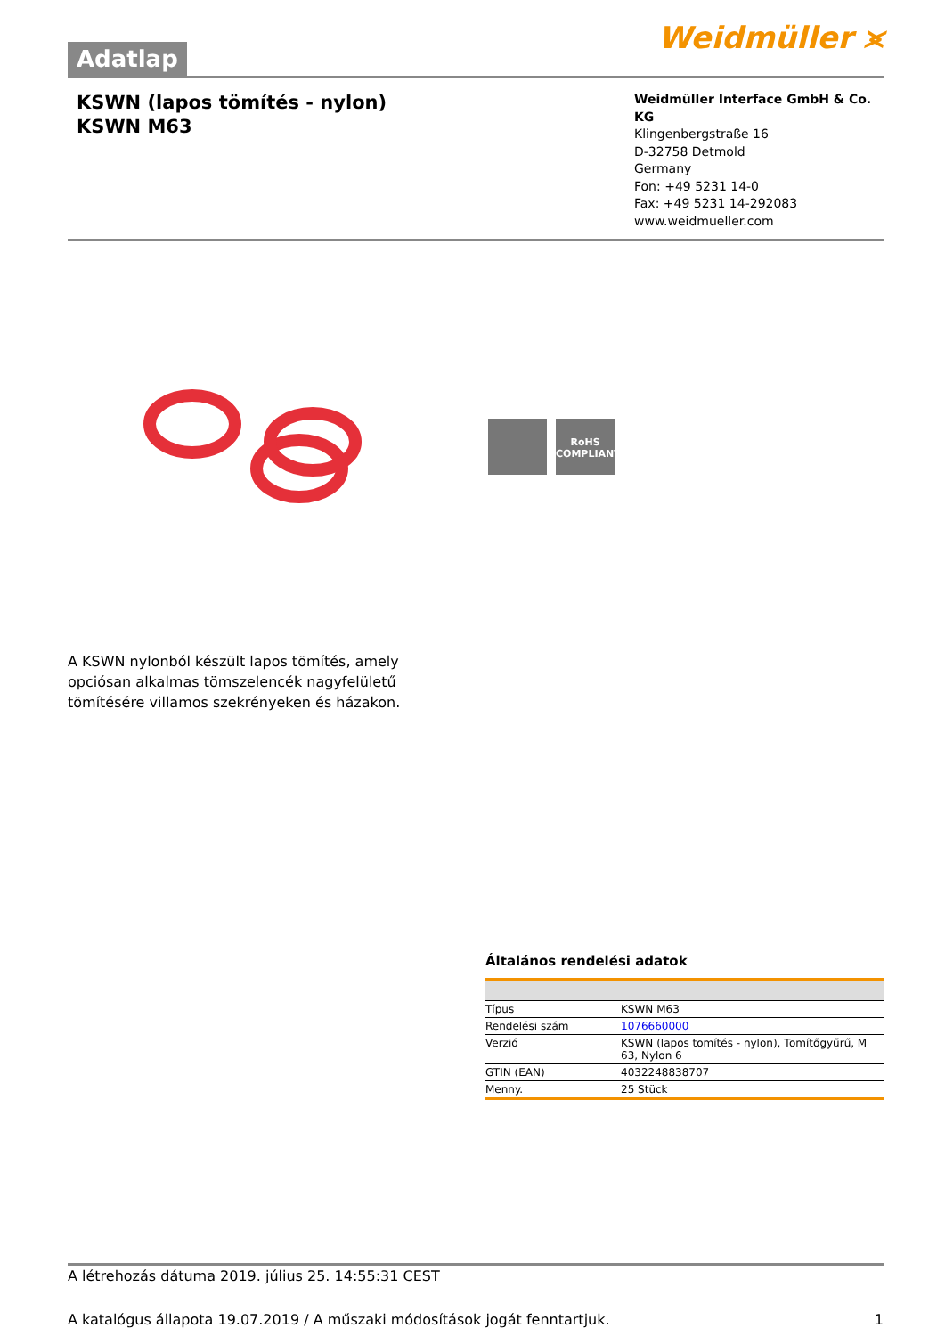Adatlap
Weidmüller ⪤
KSWN (lapos tömítés - nylon)
KSWN M63
Weidmüller Interface GmbH & Co. KG
Klingenbergstraße 16
D-32758 Detmold
Germany
Fon: +49 5231 14-0
Fax: +49 5231 14-292083
www.weidmueller.com
RoHS
COMPLIANT
A KSWN nylonból készült lapos tömítés, amely opciósan alkalmas tömszelencék nagyfelületű tömítésére villamos szekrényeken és házakon.
Általános rendelési adatok
| Típus | KSWN M63 |
| Rendelési szám | 1076660000 |
| Verzió | KSWN (lapos tömítés - nylon), Tömítőgyűrű, M 63, Nylon 6 |
| GTIN (EAN) | 4032248838707 |
| Menny. | 25 Stück |
A létrehozás dátuma 2019. július 25. 14:55:31 CEST
A katalógus állapota 19.07.2019 / A műszaki módosítások jogát fenntartjuk. 1